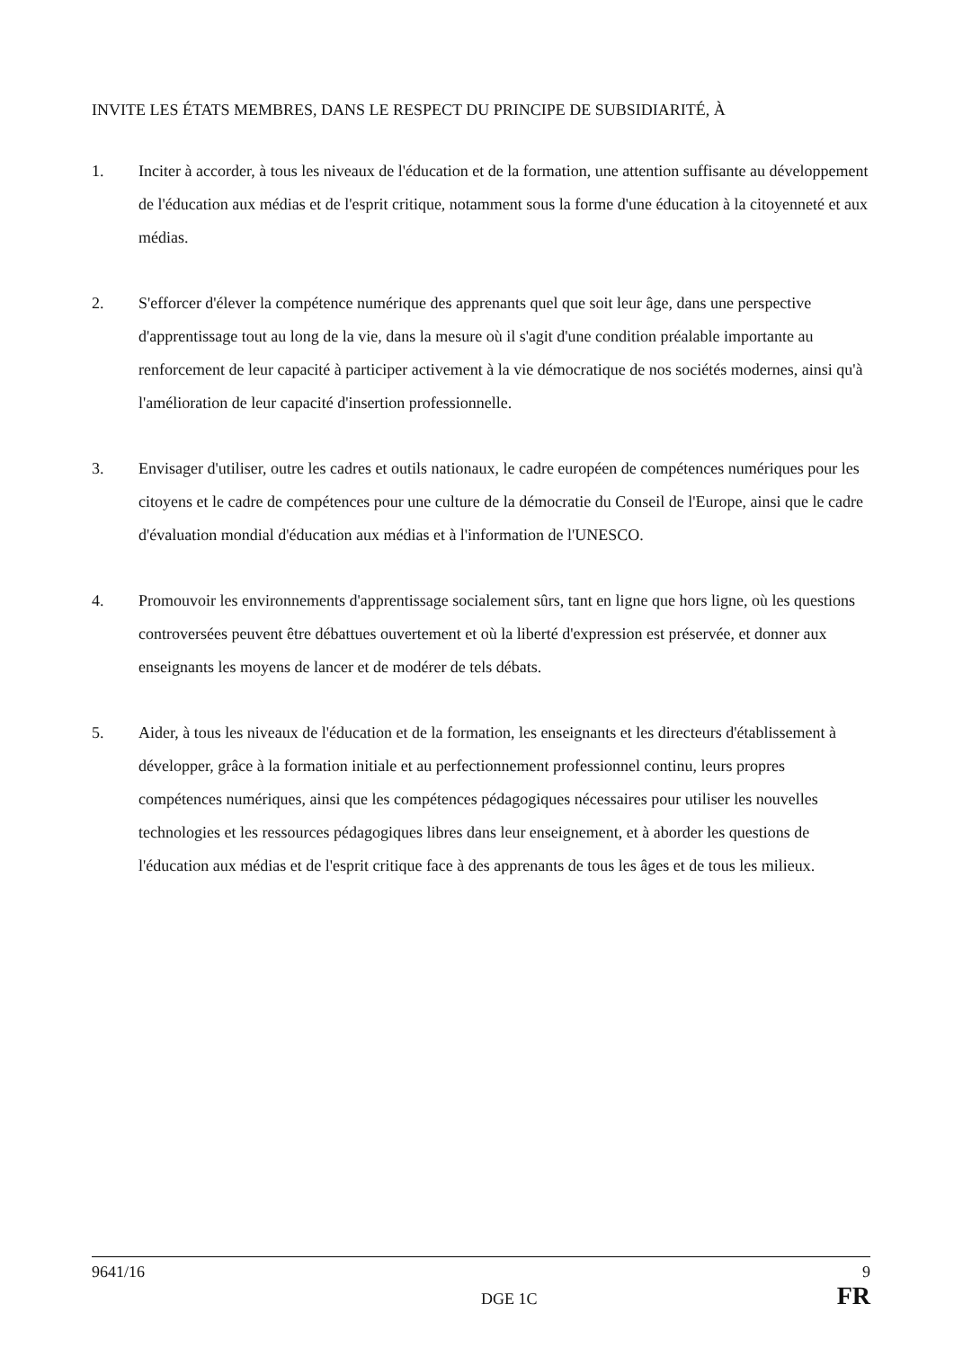INVITE LES ÉTATS MEMBRES, DANS LE RESPECT DU PRINCIPE DE SUBSIDIARITÉ, À
1. Inciter à accorder, à tous les niveaux de l'éducation et de la formation, une attention suffisante au développement de l'éducation aux médias et de l'esprit critique, notamment sous la forme d'une éducation à la citoyenneté et aux médias.
2. S'efforcer d'élever la compétence numérique des apprenants quel que soit leur âge, dans une perspective d'apprentissage tout au long de la vie, dans la mesure où il s'agit d'une condition préalable importante au renforcement de leur capacité à participer activement à la vie démocratique de nos sociétés modernes, ainsi qu'à l'amélioration de leur capacité d'insertion professionnelle.
3. Envisager d'utiliser, outre les cadres et outils nationaux, le cadre européen de compétences numériques pour les citoyens et le cadre de compétences pour une culture de la démocratie du Conseil de l'Europe, ainsi que le cadre d'évaluation mondial d'éducation aux médias et à l'information de l'UNESCO.
4. Promouvoir les environnements d'apprentissage socialement sûrs, tant en ligne que hors ligne, où les questions controversées peuvent être débattues ouvertement et où la liberté d'expression est préservée, et donner aux enseignants les moyens de lancer et de modérer de tels débats.
5. Aider, à tous les niveaux de l'éducation et de la formation, les enseignants et les directeurs d'établissement à développer, grâce à la formation initiale et au perfectionnement professionnel continu, leurs propres compétences numériques, ainsi que les compétences pédagogiques nécessaires pour utiliser les nouvelles technologies et les ressources pédagogiques libres dans leur enseignement, et à aborder les questions de l'éducation aux médias et de l'esprit critique face à des apprenants de tous les âges et de tous les milieux.
9641/16 9
DGE 1C FR